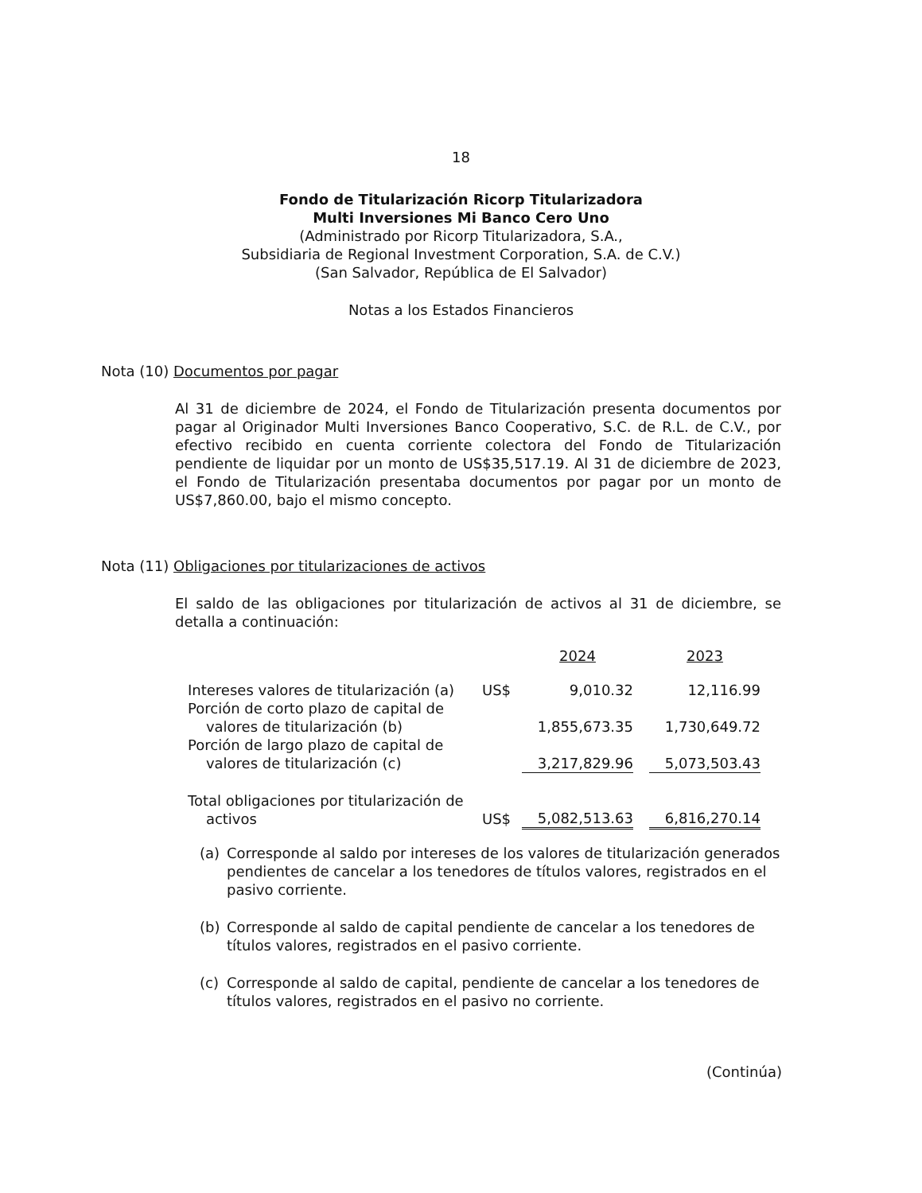18
Fondo de Titularización Ricorp Titularizadora
Multi Inversiones Mi Banco Cero Uno
(Administrado por Ricorp Titularizadora, S.A.,
Subsidiaria de Regional Investment Corporation, S.A. de C.V.)
(San Salvador, República de El Salvador)
Notas a los Estados Financieros
Nota (10) Documentos por pagar
Al 31 de diciembre de 2024, el Fondo de Titularización presenta documentos por pagar al Originador Multi Inversiones Banco Cooperativo, S.C. de R.L. de C.V., por efectivo recibido en cuenta corriente colectora del Fondo de Titularización pendiente de liquidar por un monto de US$35,517.19. Al 31 de diciembre de 2023, el Fondo de Titularización presentaba documentos por pagar por un monto de US$7,860.00, bajo el mismo concepto.
Nota (11) Obligaciones por titularizaciones de activos
El saldo de las obligaciones por titularización de activos al 31 de diciembre, se detalla a continuación:
| | | 2024 | | 2023 |
| Intereses valores de titularización (a) | US$ | 9,010.32 | | 12,116.99 |
| Porción de corto plazo de capital de valores de titularización (b) | | 1,855,673.35 | | 1,730,649.72 |
| Porción de largo plazo de capital de valores de titularización (c) | | 3,217,829.96 | | 5,073,503.43 |
| Total obligaciones por titularización de activos | US$ | 5,082,513.63 | | 6,816,270.14 |
(a) Corresponde al saldo por intereses de los valores de titularización generados pendientes de cancelar a los tenedores de títulos valores, registrados en el pasivo corriente.
(b) Corresponde al saldo de capital pendiente de cancelar a los tenedores de títulos valores, registrados en el pasivo corriente.
(c) Corresponde al saldo de capital, pendiente de cancelar a los tenedores de títulos valores, registrados en el pasivo no corriente.
(Continúa)